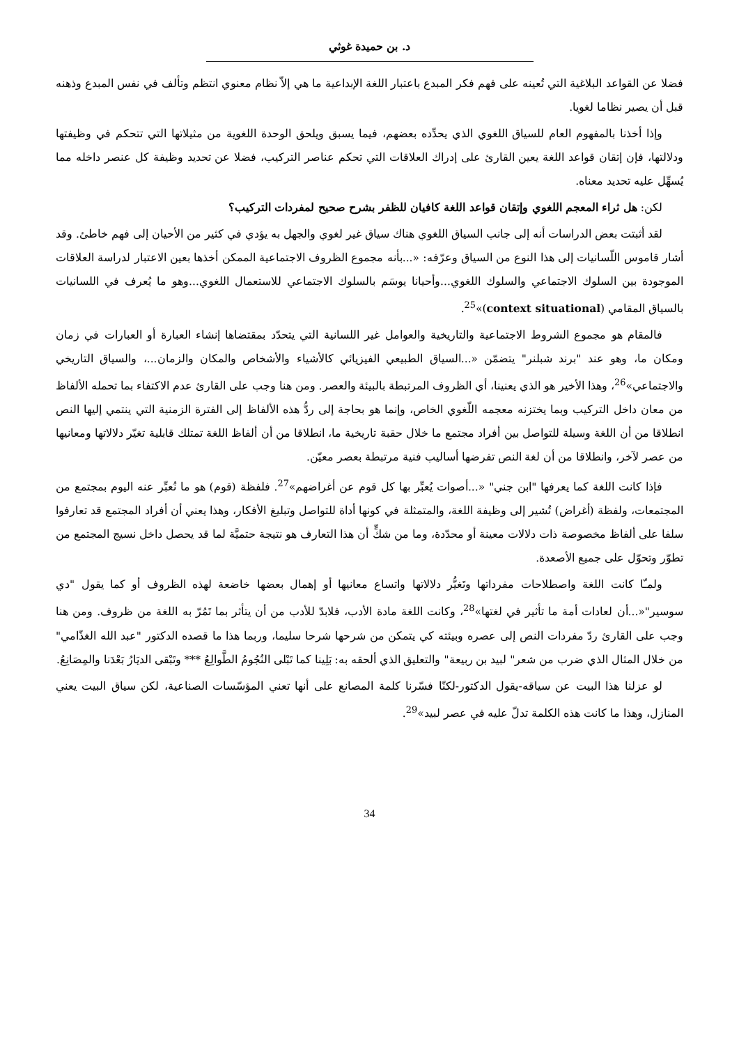د. بن حميدة غوثي
فضلا عن القواعد البلاغية التي تُعينه على فهم فكر المبدع باعتبار اللغة الإبداعية ما هي إلاّ نظام معنوي انتظم وتألف في نفس المبدع وذهنه قبل أن يصير نظاما لغويا.
وإذا أخذنا بالمفهوم العام للسياق اللغوي الذي يحدِّده بعضهم، فيما يسبق ويلحق الوحدة اللغوية من مثيلاتها التي تتحكم في وظيفتها ودلالتها، فإن إتقان قواعد اللغة يعين القارئ على إدراك العلاقات التي تحكم عناصر التركيب، فضلا عن تحديد وظيفة كل عنصر داخله مما يُسهِّل عليه تحديد معناه.
لكن: هل ثراء المعجم اللغوي وإتقان قواعد اللغة كافيان للظفر بشرح صحيح لمفردات التركيب؟
لقد أثبتت بعض الدراسات أنه إلى جانب السياق اللغوي هناك سياق غير لغوي والجهل به يؤدي في كثير من الأحيان إلى فهم خاطئ. وقد أشار قاموس اللّسانيات إلى هذا النوع من السياق وعرّفه: «...بأنه مجموع الظروف الاجتماعية الممكن أخذها بعين الاعتبار لدراسة العلاقات الموجودة بين السلوك الاجتماعي والسلوك اللغوي...وأحيانا يوسَم بالسلوك الاجتماعي للاستعمال اللغوي...وهو ما يُعرف في اللسانيات بالسياق المقامي (context situational)»<sup>25</sup>.
فالمقام هو مجموع الشروط الاجتماعية والتاريخية والعوامل غير اللسانية التي يتحدّد بمقتضاها إنشاء العبارة أو العبارات في زمان ومكان ما، وهو عند "برند شبلنر" يتضمّن «...السياق الطبيعي الفيزيائي كالأشياء والأشخاص والمكان والزمان...، والسياق التاريخي والاجتماعي»<sup>26</sup>، وهذا الأخير هو الذي يعنينا، أي الظروف المرتبطة بالبيئة والعصر. ومن هنا وجب على القارئ عدم الاكتفاء بما تحمله الألفاظ من معان داخل التركيب وبما يختزنه معجمه اللّغوي الخاص، وإنما هو بحاجة إلى ردُّ هذه الألفاظ إلى الفترة الزمنية التي ينتمي إليها النص انطلاقا من أن اللغة وسيلة للتواصل بين أفراد مجتمع ما خلال حقبة تاريخية ما، انطلاقا من أن ألفاظ اللغة تمتلك قابلية تغيّر دلالاتها ومعانيها من عصر لآخر، وانطلاقا من أن لغة النص تفرضها أساليب فنية مرتبطة بعصر معيّن.
فإذا كانت اللغة كما يعرفها "ابن جني" «...أصوات يُعبِّر بها كل قوم عن أغراضهم»<sup>27</sup>. فلفظة (قوم) هو ما نُعبِّر عنه اليوم بمجتمع من المجتمعات، ولفظة (أغراض) تُشير إلى وظيفة اللغة، والمتمثلة في كونها أداة للتواصل وتبليغ الأفكار، وهذا يعني أن أفراد المجتمع قد تعارفوا سلفا على ألفاظ مخصوصة ذات دلالات معينة أو محدّدة، وما من شكٍّ أن هذا التعارف هو نتيجة حتميَّة لما قد يحصل داخل نسيج المجتمع من تطوّر وتحوّل على جميع الأصعدة.
ولمـّا كانت اللغة واصطلاحات مفرداتها وتَغيُّر دلالاتها واتساع معانيها أو إهمال بعضها خاضعة لهذه الظروف أو كما يقول "دي سوسير"«...أن لعادات أمة ما تأثير في لغتها»<sup>28</sup>، وكانت اللغة مادة الأدب، فلابدّ للأدب من أن يتأثر بما تَمُرّ به اللغة من ظروف. ومن هنا وجب على القارئ ردّ مفردات النص إلى عصره وبيئته كي يتمكن من شرحها شرحا سليما، وربما هذا ما قصده الدكتور "عبد الله الغذّامي" من خلال المثال الذي ضرب من شعر" لبيد بن ربيعة" والتعليق الذي ألحقه به: بَلِينا كما تَبْلى النُجُومُ الطَّوالِعُ *** وتَبْقى الديَارُ بَعْدَنا والمِصَانِعُ.
لو عزلنا هذا البيت عن سياقه-يقول الدكتور-لكنّا فسّرنا كلمة المصانع على أنها تعني المؤسّسات الصناعية، لكن سياق البيت يعني المنازل، وهذا ما كانت هذه الكلمة تدلّ عليه في عصر لبيد»<sup>29</sup>.
34